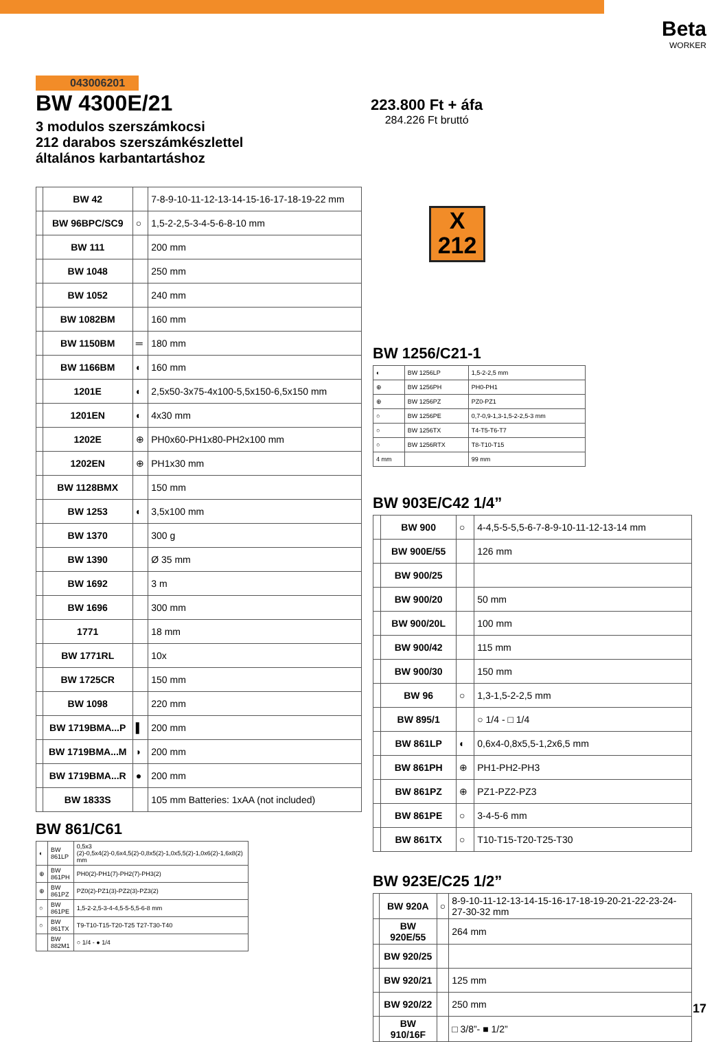Beta
WORKER
223.800 Ft + áfa
284.226 Ft bruttó
X
212
043006201
BW 4300E/21
3 modulos szerszámkocsi
212 darabos szerszámkészlettel
általános karbantartáshoz
| | BW 42 | | 7-8-9-10-11-12-13-14-15-16-17-18-19-22 mm |
| | BW 96BPC/SC9 | ○ | 1,5-2-2,5-3-4-5-6-8-10 mm |
| | BW 111 | | 200 mm |
| | BW 1048 | | 250 mm |
| | BW 1052 | | 240 mm |
| | BW 1082BM | | 160 mm |
| | BW 1150BM | ═ | 180 mm |
| | BW 1166BM | ◐ | 160 mm |
| | 1201E | ◐ | 2,5x50-3x75-4x100-5,5x150-6,5x150 mm |
| | 1201EN | ◐ | 4x30 mm |
| | 1202E | ⊕ | PH0x60-PH1x80-PH2x100 mm |
| | 1202EN | ⊕ | PH1x30 mm |
| | BW 1128BMX | | 150 mm |
| | BW 1253 | ◐ | 3,5x100 mm |
| | BW 1370 | | 300 g |
| | BW 1390 | | Ø 35 mm |
| | BW 1692 | | 3 m |
| | BW 1696 | | 300 mm |
| | 1771 | | 18 mm |
| | BW 1771RL | | 10x |
| | BW 1725CR | | 150 mm |
| | BW 1098 | | 220 mm |
| | BW 1719BMA...P | ▌ | 200 mm |
| | BW 1719BMA...M | ◗ | 200 mm |
| | BW 1719BMA...R | ● | 200 mm |
| | BW 1833S | | 105 mm Batteries: 1xAA (not included) |
BW 861/C61
| ◐ | BW 861LP | 0,5x3 (2)-0,5x4(2)-0,6x4,5(2)-0,8x5(2)-1,0x5,5(2)-1,0x6(2)-1,6x8(2) mm |
| ⊕ | BW 861PH | PH0(2)-PH1(7)-PH2(7)-PH3(2) |
| ⊕ | BW 861PZ | PZ0(2)-PZ1(3)-PZ2(3)-PZ3(2) |
| ○ | BW 861PE | 1,5-2-2,5-3-4-4,5-5-5,5-6-8 mm |
| ○ | BW 861TX | T9-T10-T15-T20-T25 T27-T30-T40 |
| | BW 882M1 | ○ 1/4 - ● 1/4 |
BW 1256/C21-1
| ◐ | BW 1256LP | 1,5-2-2,5 mm |
| ⊕ | BW 1256PH | PH0-PH1 |
| ⊕ | BW 1256PZ | PZ0-PZ1 |
| ○ | BW 1256PE | 0,7-0,9-1,3-1,5-2-2,5-3 mm |
| ○ | BW 1256TX | T4-T5-T6-T7 |
| ○ | BW 1256RTX | T8-T10-T15 |
| 4 mm | | 99 mm |
BW 903E/C42 1/4”
| | BW 900 | ○ | 4-4,5-5-5,5-6-7-8-9-10-11-12-13-14 mm |
| | BW 900E/55 | | 126 mm |
| | BW 900/25 | | |
| | BW 900/20 | | 50 mm |
| | BW 900/20L | | 100 mm |
| | BW 900/42 | | 115 mm |
| | BW 900/30 | | 150 mm |
| | BW 96 | ○ | 1,3-1,5-2-2,5 mm |
| | BW 895/1 | | ○ 1/4 - □ 1/4 |
| | BW 861LP | ◐ | 0,6x4-0,8x5,5-1,2x6,5 mm |
| | BW 861PH | ⊕ | PH1-PH2-PH3 |
| | BW 861PZ | ⊕ | PZ1-PZ2-PZ3 |
| | BW 861PE | ○ | 3-4-5-6 mm |
| | BW 861TX | ○ | T10-T15-T20-T25-T30 |
BW 923E/C25 1/2”
| | BW 920A | ○ | 8-9-10-11-12-13-14-15-16-17-18-19-20-21-22-23-24-27-30-32 mm |
| | BW 920E/55 | | 264 mm |
| | BW 920/25 | | |
| | BW 920/21 | | 125 mm |
| | BW 920/22 | | 250 mm |
| | BW 910/16F | | □ 3/8”- ■ 1/2” |
17